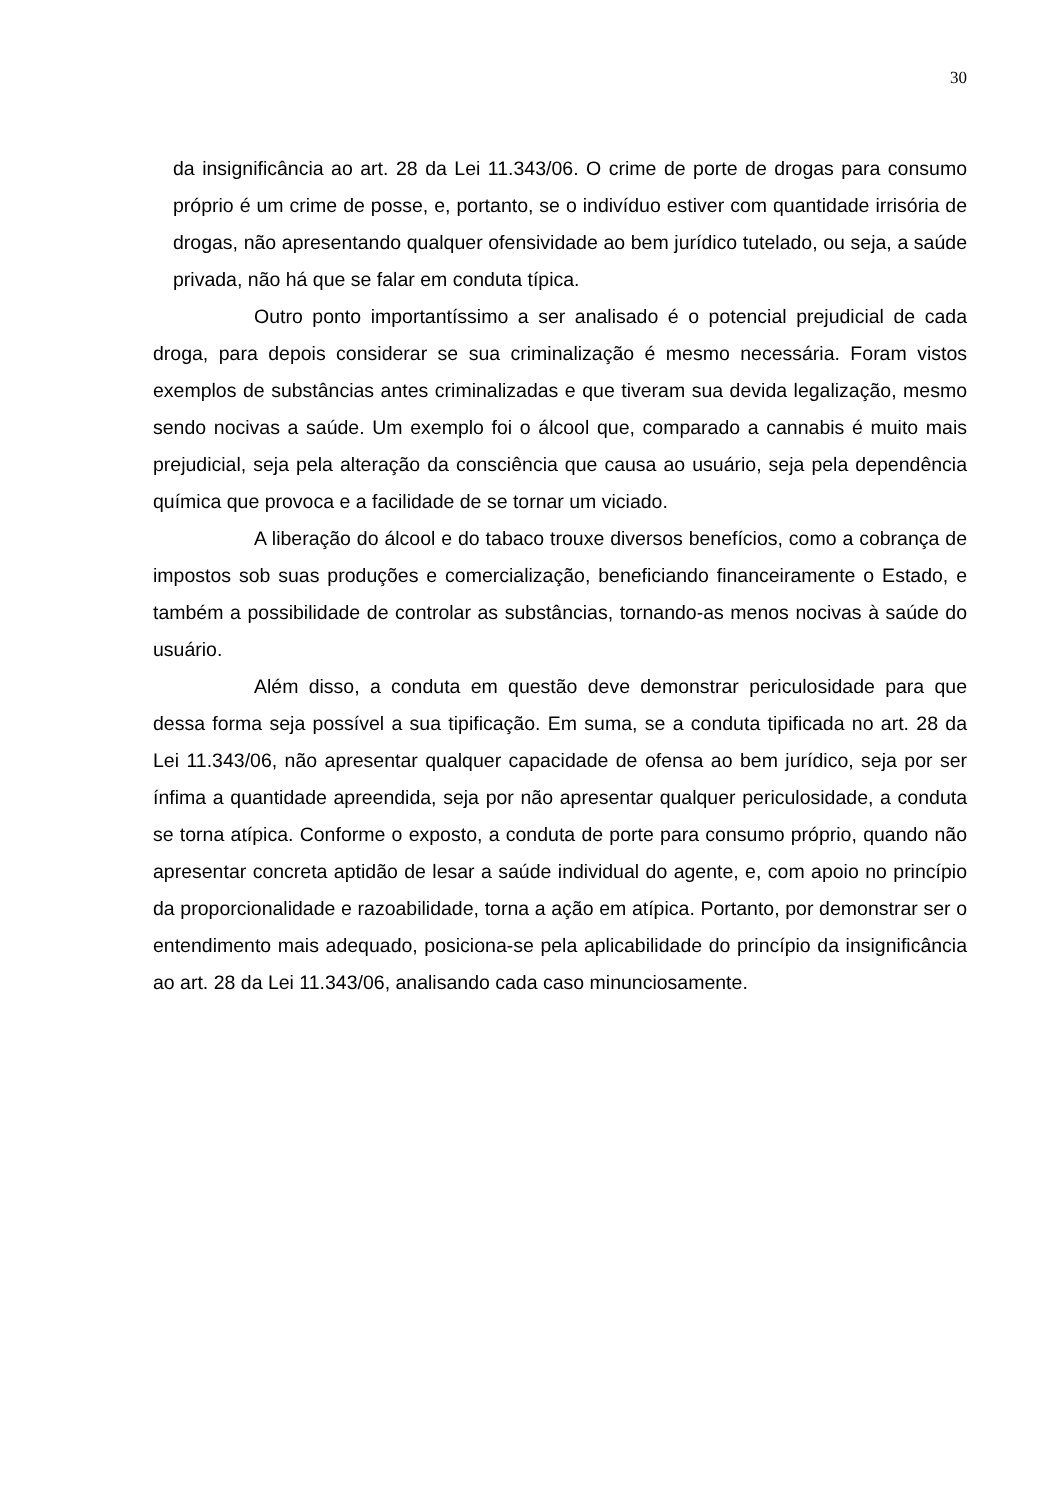30
da insignificância ao art. 28 da Lei 11.343/06. O crime de porte de drogas para consumo próprio é um crime de posse, e, portanto, se o indivíduo estiver com quantidade irrisória de drogas, não apresentando qualquer ofensividade ao bem jurídico tutelado, ou seja, a saúde privada, não há que se falar em conduta típica.
Outro ponto importantíssimo a ser analisado é o potencial prejudicial de cada droga, para depois considerar se sua criminalização é mesmo necessária. Foram vistos exemplos de substâncias antes criminalizadas e que tiveram sua devida legalização, mesmo sendo nocivas a saúde. Um exemplo foi o álcool que, comparado a cannabis é muito mais prejudicial, seja pela alteração da consciência que causa ao usuário, seja pela dependência química que provoca e a facilidade de se tornar um viciado.
A liberação do álcool e do tabaco trouxe diversos benefícios, como a cobrança de impostos sob suas produções e comercialização, beneficiando financeiramente o Estado, e também a possibilidade de controlar as substâncias, tornando-as menos nocivas à saúde do usuário.
Além disso, a conduta em questão deve demonstrar periculosidade para que dessa forma seja possível a sua tipificação. Em suma, se a conduta tipificada no art. 28 da Lei 11.343/06, não apresentar qualquer capacidade de ofensa ao bem jurídico, seja por ser ínfima a quantidade apreendida, seja por não apresentar qualquer periculosidade, a conduta se torna atípica. Conforme o exposto, a conduta de porte para consumo próprio, quando não apresentar concreta aptidão de lesar a saúde individual do agente, e, com apoio no princípio da proporcionalidade e razoabilidade, torna a ação em atípica. Portanto, por demonstrar ser o entendimento mais adequado, posiciona-se pela aplicabilidade do princípio da insignificância ao art. 28 da Lei 11.343/06, analisando cada caso minunciosamente.